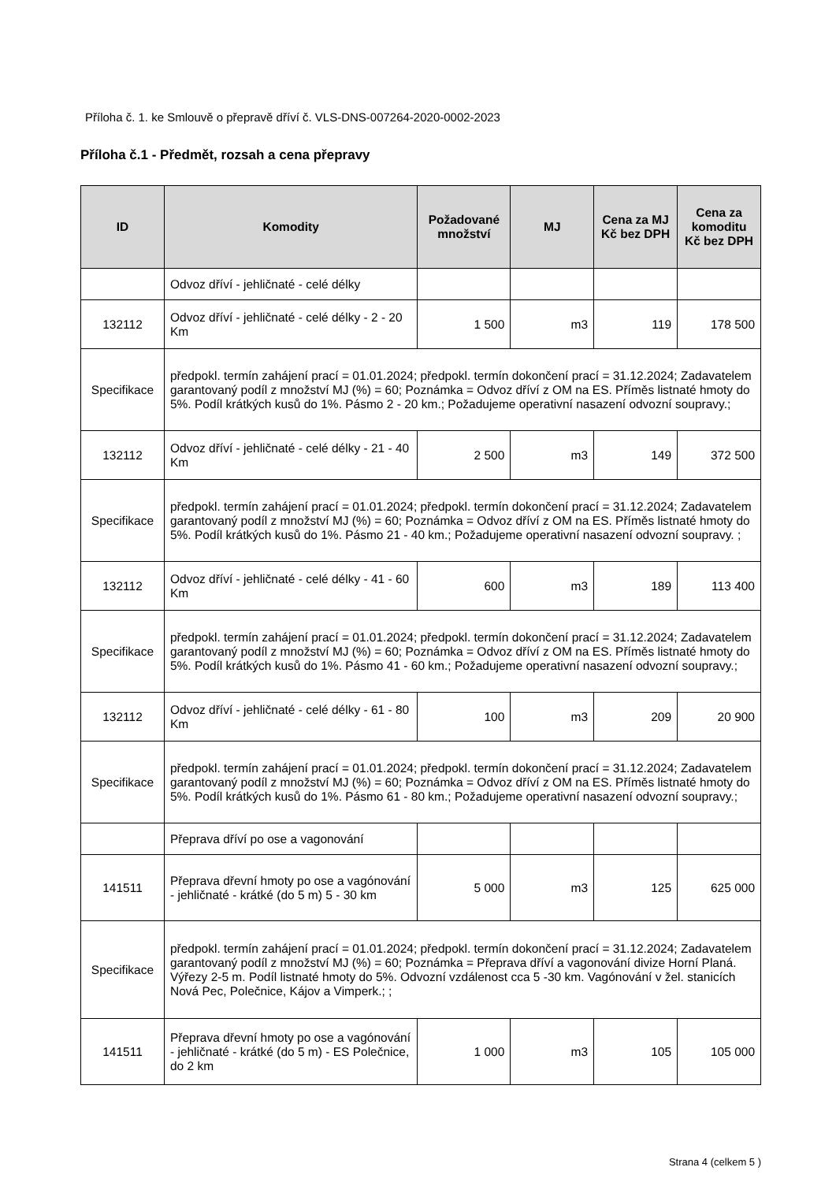Příloha č. 1. ke Smlouvě o přepravě dříví č. VLS-DNS-007264-2020-0002-2023
Příloha č.1 - Předmět, rozsah a cena přepravy
| ID | Komodity | Požadované množství | MJ | Cena za MJ Kč bez DPH | Cena za komoditu Kč bez DPH |
| --- | --- | --- | --- | --- | --- |
| | Odvoz dříví - jehličnaté - celé délky | | | | |
| 132112 | Odvoz dříví - jehličnaté - celé délky - 2 - 20 Km | 1 500 | m3 | 119 | 178 500 |
| Specifikace | předpokl. termín zahájení prací = 01.01.2024; předpokl. termín dokončení prací = 31.12.2024; Zadavatelem garantovaný podíl z množství MJ (%) = 60; Poznámka = Odvoz dříví z OM na ES. Příměs listnaté hmoty do 5%. Podíl krátkých kusů do 1%. Pásmo 2 - 20 km.; Požadujeme operativní nasazení odvozní soupravy.; | | | | |
| 132112 | Odvoz dříví - jehličnaté - celé délky - 21 - 40 Km | 2 500 | m3 | 149 | 372 500 |
| Specifikace | předpokl. termín zahájení prací = 01.01.2024; předpokl. termín dokončení prací = 31.12.2024; Zadavatelem garantovaný podíl z množství MJ (%) = 60; Poznámka = Odvoz dříví z OM na ES. Příměs listnaté hmoty do 5%. Podíl krátkých kusů do 1%. Pásmo 21 - 40 km.; Požadujeme operativní nasazení odvozní soupravy. ; | | | | |
| 132112 | Odvoz dříví - jehličnaté - celé délky - 41 - 60 Km | 600 | m3 | 189 | 113 400 |
| Specifikace | předpokl. termín zahájení prací = 01.01.2024; předpokl. termín dokončení prací = 31.12.2024; Zadavatelem garantovaný podíl z množství MJ (%) = 60; Poznámka = Odvoz dříví z OM na ES. Příměs listnaté hmoty do 5%. Podíl krátkých kusů do 1%. Pásmo 41 - 60 km.; Požadujeme operativní nasazení odvozní soupravy.; | | | | |
| 132112 | Odvoz dříví - jehličnaté - celé délky - 61 - 80 Km | 100 | m3 | 209 | 20 900 |
| Specifikace | předpokl. termín zahájení prací = 01.01.2024; předpokl. termín dokončení prací = 31.12.2024; Zadavatelem garantovaný podíl z množství MJ (%) = 60; Poznámka = Odvoz dříví z OM na ES. Příměs listnaté hmoty do 5%. Podíl krátkých kusů do 1%. Pásmo 61 - 80 km.; Požadujeme operativní nasazení odvozní soupravy.; | | | | |
| | Přeprava dříví po ose a vagonování | | | | |
| 141511 | Přeprava dřevní hmoty po ose a vagónování - jehličnaté - krátké (do 5 m) 5 - 30 km | 5 000 | m3 | 125 | 625 000 |
| Specifikace | předpokl. termín zahájení prací = 01.01.2024; předpokl. termín dokončení prací = 31.12.2024; Zadavatelem garantovaný podíl z množství MJ (%) = 60; Poznámka = Přeprava dříví a vagonování divize Horní Planá. Výřezy 2-5 m. Podíl listnaté hmoty do 5%. Odvozní vzdálenost cca 5 -30 km. Vagónování v žel. stanicích Nová Pec, Polečnice, Kájov a Vimperk.; ; | | | | |
| 141511 | Přeprava dřevní hmoty po ose a vagónování - jehličnaté - krátké (do 5 m) - ES Polečnice, do 2 km | 1 000 | m3 | 105 | 105 000 |
Strana 4 (celkem 5 )